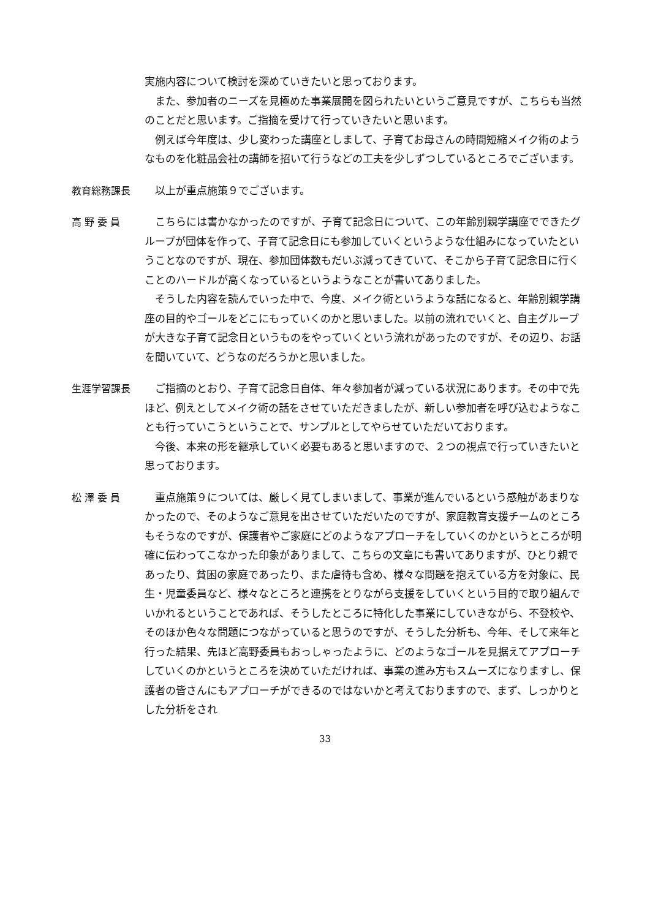実施内容について検討を深めていきたいと思っております。
　また、参加者のニーズを見極めた事業展開を図られたいというご意見ですが、こちらも当然のことだと思います。ご指摘を受けて行っていきたいと思います。
　例えば今年度は、少し変わった講座としまして、子育てお母さんの時間短縮メイク術のようなものを化粧品会社の講師を招いて行うなどの工夫を少しずつしているところでございます。
教育総務課長
　以上が重点施策９でございます。
高 野 委 員
　こちらには書かなかったのですが、子育て記念日について、この年齢別親学講座でできたグループが団体を作って、子育て記念日にも参加していくというような仕組みになっていたということなのですが、現在、参加団体数もだいぶ減ってきていて、そこから子育て記念日に行くことのハードルが高くなっているというようなことが書いてありました。
　そうした内容を読んでいった中で、今度、メイク術というような話になると、年齢別親学講座の目的やゴールをどこにもっていくのかと思いました。以前の流れでいくと、自主グループが大きな子育て記念日というものをやっていくという流れがあったのですが、その辺り、お話を聞いていて、どうなのだろうかと思いました。
生涯学習課長
　ご指摘のとおり、子育て記念日自体、年々参加者が減っている状況にあります。その中で先ほど、例えとしてメイク術の話をさせていただきましたが、新しい参加者を呼び込むようなことも行っていこうということで、サンプルとしてやらせていただいております。
　今後、本来の形を継承していく必要もあると思いますので、２つの視点で行っていきたいと思っております。
松 澤 委 員
　重点施策９については、厳しく見てしまいまして、事業が進んでいるという感触があまりなかったので、そのようなご意見を出させていただいたのですが、家庭教育支援チームのところもそうなのですが、保護者やご家庭にどのようなアプローチをしていくのかというところが明確に伝わってこなかった印象がありまして、こちらの文章にも書いてありますが、ひとり親であったり、貧困の家庭であったり、また虐待も含め、様々な問題を抱えている方を対象に、民生・児童委員など、様々なところと連携をとりながら支援をしていくという目的で取り組んでいかれるということであれば、そうしたところに特化した事業にしていきながら、不登校や、そのほか色々な問題につながっていると思うのですが、そうした分析も、今年、そして来年と行った結果、先ほど高野委員もおっしゃったように、どのようなゴールを見据えてアプローチしていくのかというところを決めていただければ、事業の進み方もスムーズになりますし、保護者の皆さんにもアプローチができるのではないかと考えておりますので、まず、しっかりとした分析をされ
33